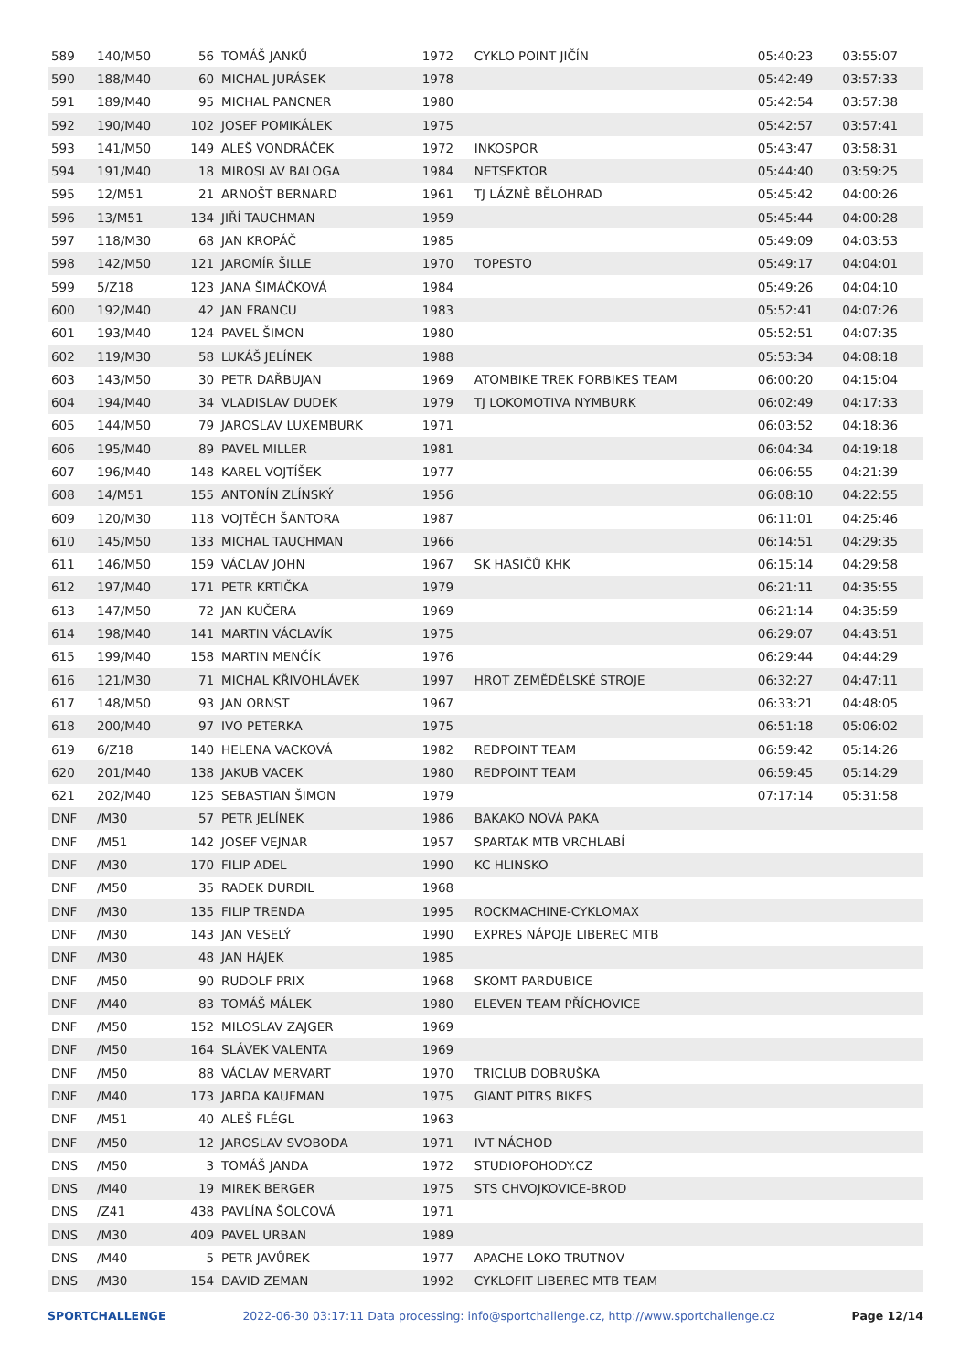| 589 | 140/M50 | 56 | TOMÁŠ JANKŮ | 1972 | CYKLO POINT JIČÍN | 05:40:23 | 03:55:07 |
| 590 | 188/M40 | 60 | MICHAL JURÁSEK | 1978 | | 05:42:49 | 03:57:33 |
| 591 | 189/M40 | 95 | MICHAL PANCNER | 1980 | | 05:42:54 | 03:57:38 |
| 592 | 190/M40 | 102 | JOSEF POMIKÁLEK | 1975 | | 05:42:57 | 03:57:41 |
| 593 | 141/M50 | 149 | ALEŠ VONDRÁČEK | 1972 | INKOSPOR | 05:43:47 | 03:58:31 |
| 594 | 191/M40 | 18 | MIROSLAV BALOGA | 1984 | NETSEKTOR | 05:44:40 | 03:59:25 |
| 595 | 12/M51 | 21 | ARNOŠT BERNARD | 1961 | TJ LÁZNĚ BĚLOHRAD | 05:45:42 | 04:00:26 |
| 596 | 13/M51 | 134 | JIŘÍ TAUCHMAN | 1959 | | 05:45:44 | 04:00:28 |
| 597 | 118/M30 | 68 | JAN KROPÁČ | 1985 | | 05:49:09 | 04:03:53 |
| 598 | 142/M50 | 121 | JAROMÍR ŠILLE | 1970 | TOPESTO | 05:49:17 | 04:04:01 |
| 599 | 5/Z18 | 123 | JANA ŠIMÁČKOVÁ | 1984 | | 05:49:26 | 04:04:10 |
| 600 | 192/M40 | 42 | JAN FRANCU | 1983 | | 05:52:41 | 04:07:26 |
| 601 | 193/M40 | 124 | PAVEL ŠIMON | 1980 | | 05:52:51 | 04:07:35 |
| 602 | 119/M30 | 58 | LUKÁŠ JELÍNEK | 1988 | | 05:53:34 | 04:08:18 |
| 603 | 143/M50 | 30 | PETR DAŘBUJAN | 1969 | ATOMBIKE TREK FORBIKES TEAM | 06:00:20 | 04:15:04 |
| 604 | 194/M40 | 34 | VLADISLAV DUDEK | 1979 | TJ LOKOMOTIVA NYMBURK | 06:02:49 | 04:17:33 |
| 605 | 144/M50 | 79 | JAROSLAV LUXEMBURK | 1971 | | 06:03:52 | 04:18:36 |
| 606 | 195/M40 | 89 | PAVEL MILLER | 1981 | | 06:04:34 | 04:19:18 |
| 607 | 196/M40 | 148 | KAREL VOJTÍŠEK | 1977 | | 06:06:55 | 04:21:39 |
| 608 | 14/M51 | 155 | ANTONÍN ZLÍNSKÝ | 1956 | | 06:08:10 | 04:22:55 |
| 609 | 120/M30 | 118 | VOJTĚCH ŠANTORA | 1987 | | 06:11:01 | 04:25:46 |
| 610 | 145/M50 | 133 | MICHAL TAUCHMAN | 1966 | | 06:14:51 | 04:29:35 |
| 611 | 146/M50 | 159 | VÁCLAV JOHN | 1967 | SK HASIČŮ KHK | 06:15:14 | 04:29:58 |
| 612 | 197/M40 | 171 | PETR KRTIČKA | 1979 | | 06:21:11 | 04:35:55 |
| 613 | 147/M50 | 72 | JAN KUČERA | 1969 | | 06:21:14 | 04:35:59 |
| 614 | 198/M40 | 141 | MARTIN VÁCLAVÍK | 1975 | | 06:29:07 | 04:43:51 |
| 615 | 199/M40 | 158 | MARTIN MENČÍK | 1976 | | 06:29:44 | 04:44:29 |
| 616 | 121/M30 | 71 | MICHAL KŘIVOHLÁVEK | 1997 | HROT ZEMĚDĚLSKÉ STROJE | 06:32:27 | 04:47:11 |
| 617 | 148/M50 | 93 | JAN ORNST | 1967 | | 06:33:21 | 04:48:05 |
| 618 | 200/M40 | 97 | IVO PETERKA | 1975 | | 06:51:18 | 05:06:02 |
| 619 | 6/Z18 | 140 | HELENA VACKOVÁ | 1982 | REDPOINT TEAM | 06:59:42 | 05:14:26 |
| 620 | 201/M40 | 138 | JAKUB VACEK | 1980 | REDPOINT TEAM | 06:59:45 | 05:14:29 |
| 621 | 202/M40 | 125 | SEBASTIAN ŠIMON | 1979 | | 07:17:14 | 05:31:58 |
| DNF | /M30 | 57 | PETR JELÍNEK | 1986 | BAKAKO NOVÁ PAKA | | |
| DNF | /M51 | 142 | JOSEF VEJNAR | 1957 | SPARTAK MTB VRCHLABÍ | | |
| DNF | /M30 | 170 | FILIP ADEL | 1990 | KC HLINSKO | | |
| DNF | /M50 | 35 | RADEK DURDIL | 1968 | | | |
| DNF | /M30 | 135 | FILIP TRENDA | 1995 | ROCKMACHINE-CYKLOMAX | | |
| DNF | /M30 | 143 | JAN VESELÝ | 1990 | EXPRES NÁPOJE LIBEREC MTB | | |
| DNF | /M30 | 48 | JAN HÁJEK | 1985 | | | |
| DNF | /M50 | 90 | RUDOLF PRIX | 1968 | SKOMT PARDUBICE | | |
| DNF | /M40 | 83 | TOMÁŠ MÁLEK | 1980 | ELEVEN TEAM PŘÍCHOVICE | | |
| DNF | /M50 | 152 | MILOSLAV ZAJGER | 1969 | | | |
| DNF | /M50 | 164 | SLÁVEK VALENTA | 1969 | | | |
| DNF | /M50 | 88 | VÁCLAV MERVART | 1970 | TRICLUB DOBRUŠKA | | |
| DNF | /M40 | 173 | JARDA KAUFMAN | 1975 | GIANT PITRS BIKES | | |
| DNF | /M51 | 40 | ALEŠ FLÉGL | 1963 | | | |
| DNF | /M50 | 12 | JAROSLAV SVOBODA | 1971 | IVT NÁCHOD | | |
| DNS | /M50 | 3 | TOMÁŠ JANDA | 1972 | STUDIOPOHODY.CZ | | |
| DNS | /M40 | 19 | MIREK BERGER | 1975 | STS CHVOJKOVICE-BROD | | |
| DNS | /Z41 | 438 | PAVLÍNA ŠOLCOVÁ | 1971 | | | |
| DNS | /M30 | 409 | PAVEL URBAN | 1989 | | | |
| DNS | /M40 | 5 | PETR JAVŮREK | 1977 | APACHE LOKO TRUTNOV | | |
| DNS | /M30 | 154 | DAVID ZEMAN | 1992 | CYKLOFIT LIBEREC MTB TEAM | | |
SPORTCHALLENGE 2022-06-30 03:17:11 Data processing: info@sportchallenge.cz, http://www.sportchallenge.cz Page 12/14